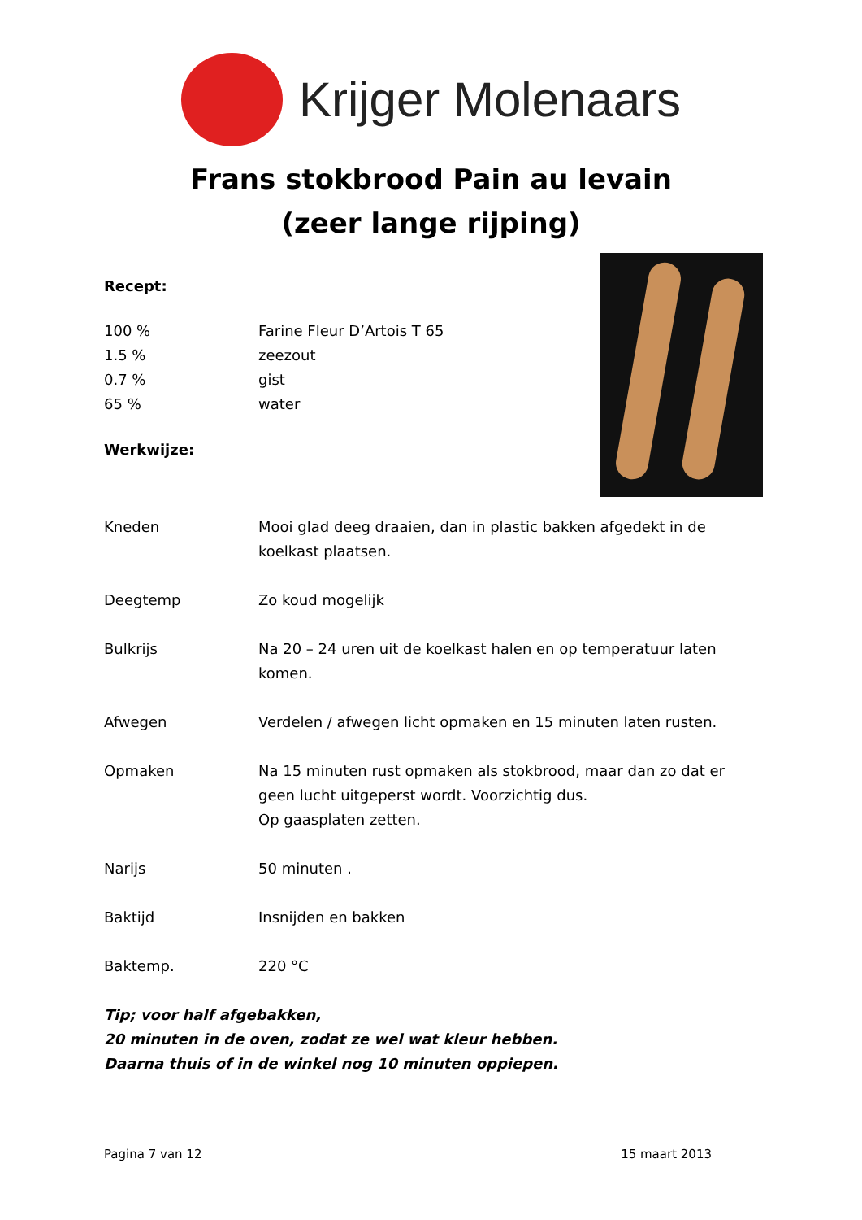Krijger Molenaars
Frans stokbrood Pain au levain
(zeer lange rijping)
Recept:
| 100 % | Farine Fleur D’Artois T 65 |
| 1.5 % | zeezout |
| 0.7 % | gist |
| 65 % | water |
Werkwijze:
| Kneden | Mooi glad deeg draaien, dan in plastic bakken afgedekt in de koelkast plaatsen. |
| Deegtemp | Zo koud mogelijk |
| Bulkrijs | Na 20 – 24 uren uit de koelkast halen en op temperatuur laten komen. |
| Afwegen | Verdelen / afwegen licht opmaken en 15 minuten laten rusten. |
| Opmaken | Na 15 minuten rust opmaken als stokbrood, maar dan zo dat er geen lucht uitgeperst wordt. Voorzichtig dus. Op gaasplaten zetten. |
| Narijs | 50 minuten . |
| Baktijd | Insnijden en bakken |
| Baktemp. | 220 °C |
Tip; voor half afgebakken,
20 minuten in de oven, zodat ze wel wat kleur hebben.
Daarna thuis of in de winkel nog 10 minuten oppiepen.
Pagina 7 van 12 15 maart 2013